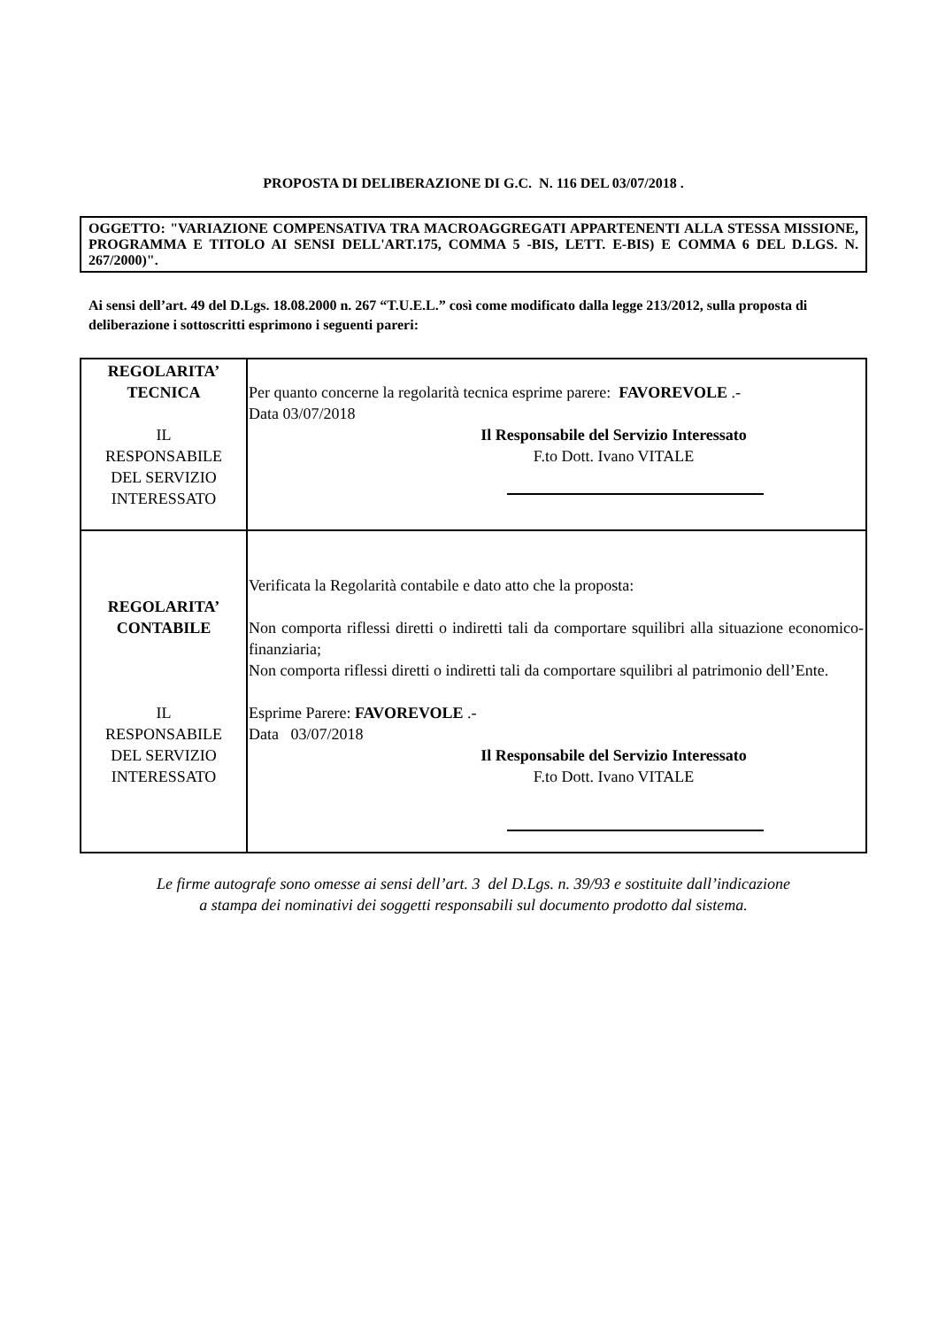PROPOSTA DI DELIBERAZIONE DI G.C. N. 116 DEL 03/07/2018 .
OGGETTO: "VARIAZIONE COMPENSATIVA TRA MACROAGGREGATI APPARTENENTI ALLA STESSA MISSIONE, PROGRAMMA E TITOLO AI SENSI DELL'ART.175, COMMA 5 -BIS, LETT. E-BIS) E COMMA 6 DEL D.LGS. N. 267/2000)".
Ai sensi dell’art. 49 del D.Lgs. 18.08.2000 n. 267 “T.U.E.L.” così come modificato dalla legge 213/2012, sulla proposta di deliberazione i sottoscritti esprimono i seguenti pareri:
| REGOLARITA’ TECNICA IL RESPONSABILE DEL SERVIZIO INTERESSATO | Per quanto concerne la regolarità tecnica esprime parere: FAVOREVOLE .- Data 03/07/2018 Il Responsabile del Servizio Interessato F.to Dott. Ivano VITALE |
| REGOLARITA’ CONTABILE IL RESPONSABILE DEL SERVIZIO INTERESSATO | Verificata la Regolarità contabile e dato atto che la proposta: Non comporta riflessi diretti o indiretti tali da comportare squilibri alla situazione economico-finanziaria; Non comporta riflessi diretti o indiretti tali da comportare squilibri al patrimonio dell’Ente. Esprime Parere: FAVOREVOLE .- Data 03/07/2018 Il Responsabile del Servizio Interessato F.to Dott. Ivano VITALE |
Le firme autografe sono omesse ai sensi dell’art. 3 del D.Lgs. n. 39/93 e sostituite dall’indicazione
a stampa dei nominativi dei soggetti responsabili sul documento prodotto dal sistema.